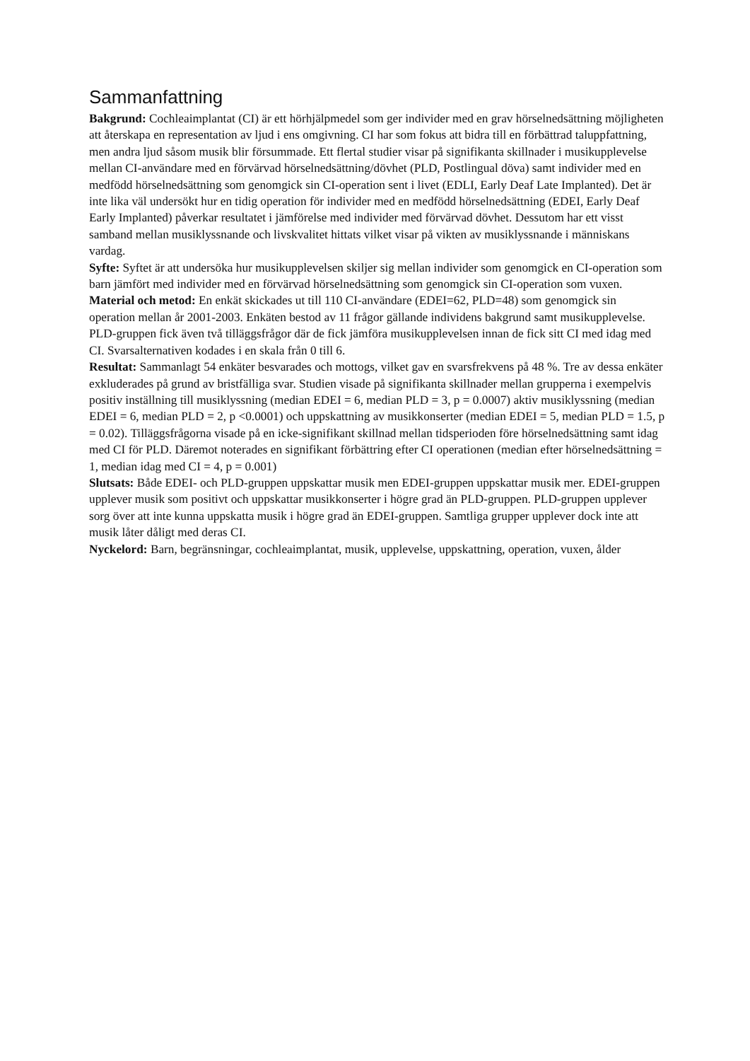Sammanfattning
Bakgrund: Cochleaimplantat (CI) är ett hörhjälpmedel som ger individer med en grav hörselnedsättning möjligheten att återskapa en representation av ljud i ens omgivning. CI har som fokus att bidra till en förbättrad taluppfattning, men andra ljud såsom musik blir försummade. Ett flertal studier visar på signifikanta skillnader i musikupplevelse mellan CI-användare med en förvärvad hörselnedsättning/dövhet (PLD, Postlingual döva) samt individer med en medfödd hörselnedsättning som genomgick sin CI-operation sent i livet (EDLI, Early Deaf Late Implanted). Det är inte lika väl undersökt hur en tidig operation för individer med en medfödd hörselnedsättning (EDEI, Early Deaf Early Implanted) påverkar resultatet i jämförelse med individer med förvärvad dövhet. Dessutom har ett visst samband mellan musiklyssnande och livskvalitet hittats vilket visar på vikten av musiklyssnande i människans vardag.
Syfte: Syftet är att undersöka hur musikupplevelsen skiljer sig mellan individer som genomgick en CI-operation som barn jämfört med individer med en förvärvad hörselnedsättning som genomgick sin CI-operation som vuxen.
Material och metod: En enkät skickades ut till 110 CI-användare (EDEI=62, PLD=48) som genomgick sin operation mellan år 2001-2003. Enkäten bestod av 11 frågor gällande individens bakgrund samt musikupplevelse. PLD-gruppen fick även två tilläggsfrågor där de fick jämföra musikupplevelsen innan de fick sitt CI med idag med CI. Svarsalternativen kodades i en skala från 0 till 6.
Resultat: Sammanlagt 54 enkäter besvarades och mottogs, vilket gav en svarsfrekvens på 48 %. Tre av dessa enkäter exkluderades på grund av bristfälliga svar. Studien visade på signifikanta skillnader mellan grupperna i exempelvis positiv inställning till musiklyssning (median EDEI = 6, median PLD = 3, p = 0.0007) aktiv musiklyssning (median EDEI = 6, median PLD = 2, p <0.0001) och uppskattning av musikkonserter (median EDEI = 5, median PLD = 1.5, p = 0.02). Tilläggsfrågorna visade på en icke-signifikant skillnad mellan tidsperioden före hörselnedsättning samt idag med CI för PLD. Däremot noterades en signifikant förbättring efter CI operationen (median efter hörselnedsättning = 1, median idag med CI = 4, p = 0.001)
Slutsats: Både EDEI- och PLD-gruppen uppskattar musik men EDEI-gruppen uppskattar musik mer. EDEI-gruppen upplever musik som positivt och uppskattar musikkonserter i högre grad än PLD-gruppen. PLD-gruppen upplever sorg över att inte kunna uppskatta musik i högre grad än EDEI-gruppen. Samtliga grupper upplever dock inte att musik låter dåligt med deras CI.
Nyckelord: Barn, begränsningar, cochleaimplantat, musik, upplevelse, uppskattning, operation, vuxen, ålder